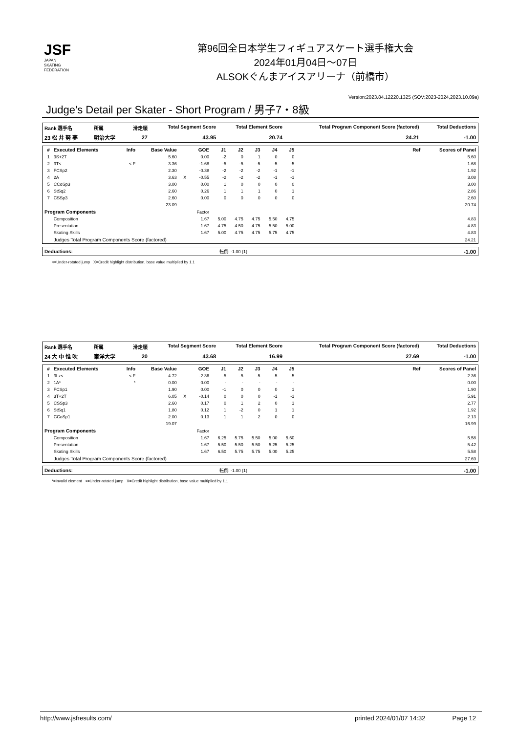JSF
JAPAN
SKATING
FEDERATION
第96回全日本学生フィギュアスケート選手権大会
2024年01月04日～07日
ALSOKぐんまアイスアリーナ（前橋市）
Version:2023.84.12220.1325 (SOV:2023-2024,2023.10.09a)
Judge's Detail per Skater - Short Program / 男子7・8級
| Rank 選手名 | 所属 | 滑走順 | Total Segment Score | Total Element Score | Total Program Component Score (factored) | Total Deductions |
| --- | --- | --- | --- | --- | --- | --- |
| 23 松 井 努 夢 | 明治大学 | 27 | 43.95 | 20.74 | 24.21 | -1.00 |
| # | Executed Elements | Info | Base Value | | GOE | J1 | J2 | J3 | J4 | J5 | Ref | Scores of Panel |
| --- | --- | --- | --- | --- | --- | --- | --- | --- | --- | --- | --- | --- |
| 1 | 3S+2T | | 5.60 | | 0.00 | -2 | 0 | 1 | 0 | 0 | | 5.60 |
| 2 | 3T< | < F | 3.36 | | -1.68 | -5 | -5 | -5 | -5 | -5 | | 1.68 |
| 3 | FCSp2 | | 2.30 | | -0.38 | -2 | -2 | -2 | -1 | -1 | | 1.92 |
| 4 | 2A | | 3.63 | X | -0.55 | -2 | -2 | -2 | -1 | -1 | | 3.08 |
| 5 | CCoSp3 | | 3.00 | | 0.00 | 1 | 0 | 0 | 0 | 0 | | 3.00 |
| 6 | StSq2 | | 2.60 | | 0.26 | 1 | 1 | 1 | 0 | 1 | | 2.86 |
| 7 | CSSp3 | | 2.60 | | 0.00 | 0 | 0 | 0 | 0 | 0 | | 2.60 |
| | | | 23.09 | | | | | | | | | 20.74 |
| Program Components | | | | | Factor | | | | | | | |
| | Composition | | | | 1.67 | 5.00 | 4.75 | 4.75 | 5.50 | 4.75 | | 4.83 |
| | Presentation | | | | 1.67 | 4.75 | 4.50 | 4.75 | 5.50 | 5.00 | | 4.83 |
| | Skating Skills | | | | 1.67 | 5.00 | 4.75 | 4.75 | 5.75 | 4.75 | | 4.83 |
| | Judges Total Program Components Score (factored) | | | | | | | | | | | 24.21 |
| Deductions: | 転倒: -1.00 (1) | -1.00 |
<=Under-rotated jump X=Credit highlight distribution, base value multiplied by 1.1
| Rank 選手名 | 所属 | 滑走順 | Total Segment Score | Total Element Score | Total Program Component Score (factored) | Total Deductions |
| --- | --- | --- | --- | --- | --- | --- |
| 24 大 中 惟 吹 | 東洋大学 | 20 | 43.68 | 16.99 | 27.69 | -1.00 |
| # | Executed Elements | Info | Base Value | | GOE | J1 | J2 | J3 | J4 | J5 | Ref | Scores of Panel |
| --- | --- | --- | --- | --- | --- | --- | --- | --- | --- | --- | --- | --- |
| 1 | 3Lz< | < F | 4.72 | | -2.36 | -5 | -5 | -5 | -5 | -5 | | 2.36 |
| 2 | 1A* | * | 0.00 | | 0.00 | - | - | - | - | - | | 0.00 |
| 3 | FCSp1 | | 1.90 | | 0.00 | -1 | 0 | 0 | 0 | 1 | | 1.90 |
| 4 | 3T+2T | | 6.05 | X | -0.14 | 0 | 0 | 0 | -1 | -1 | | 5.91 |
| 5 | CSSp3 | | 2.60 | | 0.17 | 0 | 1 | 2 | 0 | 1 | | 2.77 |
| 6 | StSq1 | | 1.80 | | 0.12 | 1 | -2 | 0 | 1 | 1 | | 1.92 |
| 7 | CCoSp1 | | 2.00 | | 0.13 | 1 | 1 | 2 | 0 | 0 | | 2.13 |
| | | | 19.07 | | | | | | | | | 16.99 |
| Program Components | | | | | Factor | | | | | | | |
| | Composition | | | | 1.67 | 6.25 | 5.75 | 5.50 | 5.00 | 5.50 | | 5.58 |
| | Presentation | | | | 1.67 | 5.50 | 5.50 | 5.50 | 5.25 | 5.25 | | 5.42 |
| | Skating Skills | | | | 1.67 | 6.50 | 5.75 | 5.75 | 5.00 | 5.25 | | 5.58 |
| | Judges Total Program Components Score (factored) | | | | | | | | | | | 27.69 |
| Deductions: | 転倒: -1.00 (1) | -1.00 |
*=Invalid element <=Under-rotated jump X=Credit highlight distribution, base value multiplied by 1.1
http://www.jsfresults.com/ printed 2024/01/07 14:32 Page 12